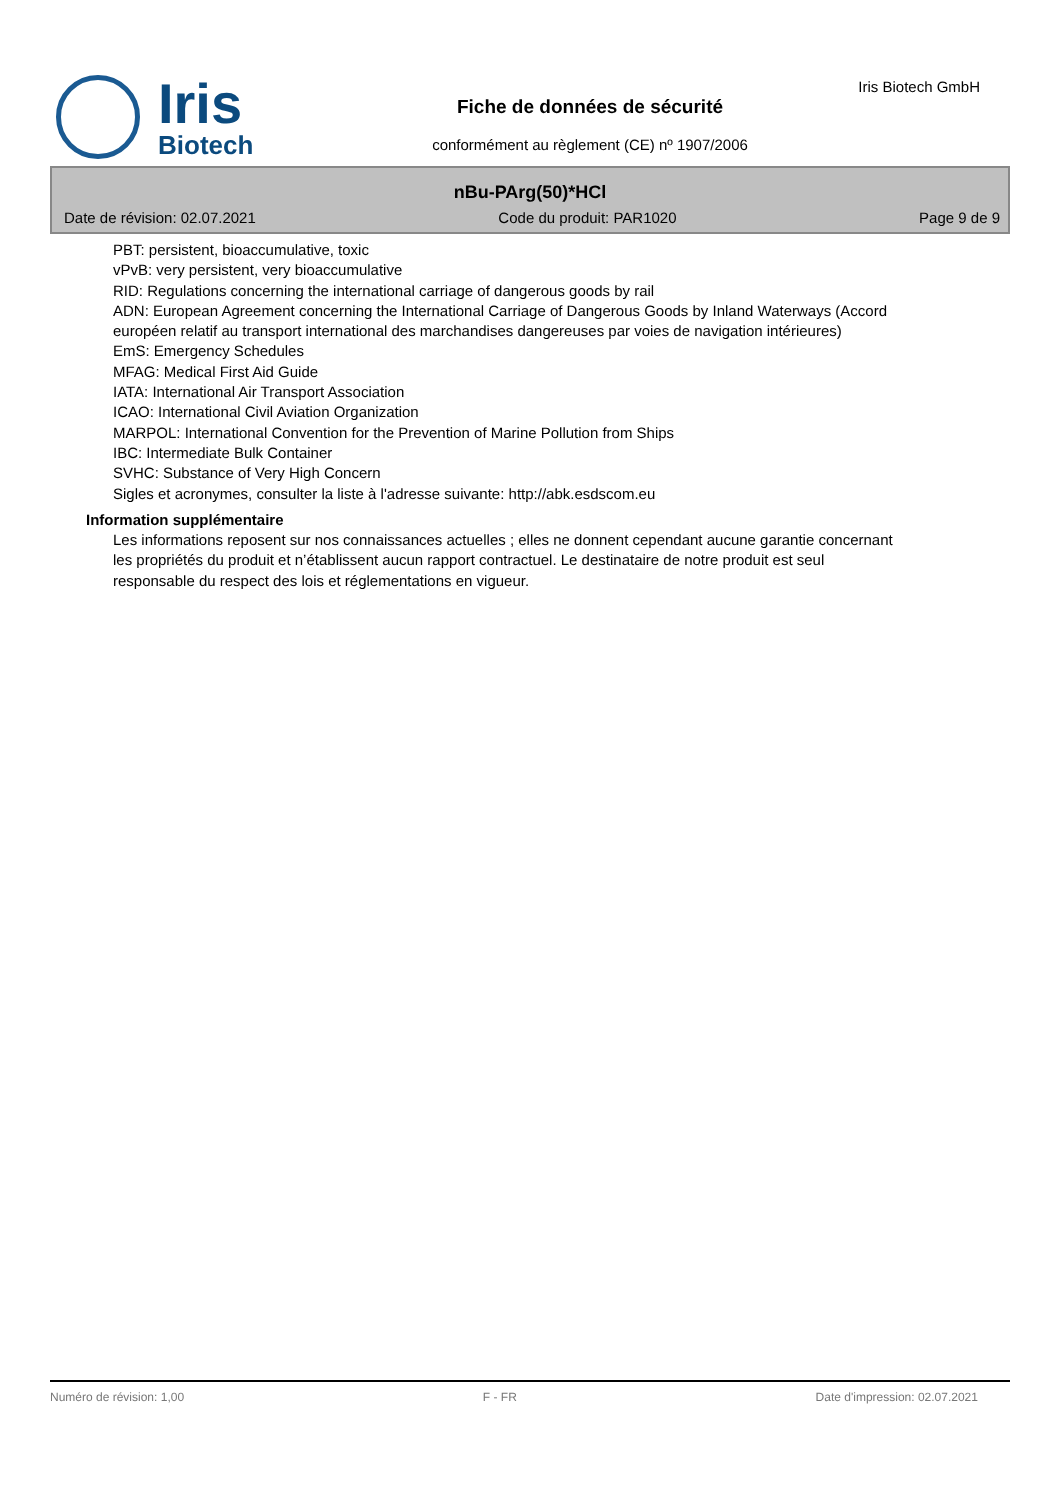Iris
Biotech
Fiche de données de sécurité
conformément au règlement (CE) nº 1907/2006
Iris Biotech GmbH
nBu-PArg(50)*HCl
Date de révision: 02.07.2021 Code du produit: PAR1020 Page 9 de 9
PBT: persistent, bioaccumulative, toxic
vPvB: very persistent, very bioaccumulative
RID: Regulations concerning the international carriage of dangerous goods by rail
ADN: European Agreement concerning the International Carriage of Dangerous Goods by Inland Waterways (Accord européen relatif au transport international des marchandises dangereuses par voies de navigation intérieures)
EmS: Emergency Schedules
MFAG: Medical First Aid Guide
IATA: International Air Transport Association
ICAO: International Civil Aviation Organization
MARPOL: International Convention for the Prevention of Marine Pollution from Ships
IBC: Intermediate Bulk Container
SVHC: Substance of Very High Concern
Sigles et acronymes, consulter la liste à l'adresse suivante: http://abk.esdscom.eu
Information supplémentaire
Les informations reposent sur nos connaissances actuelles ; elles ne donnent cependant aucune garantie concernant les propriétés du produit et n’établissent aucun rapport contractuel. Le destinataire de notre produit est seul responsable du respect des lois et réglementations en vigueur.
Numéro de révision: 1,00 F - FR Date d'impression: 02.07.2021